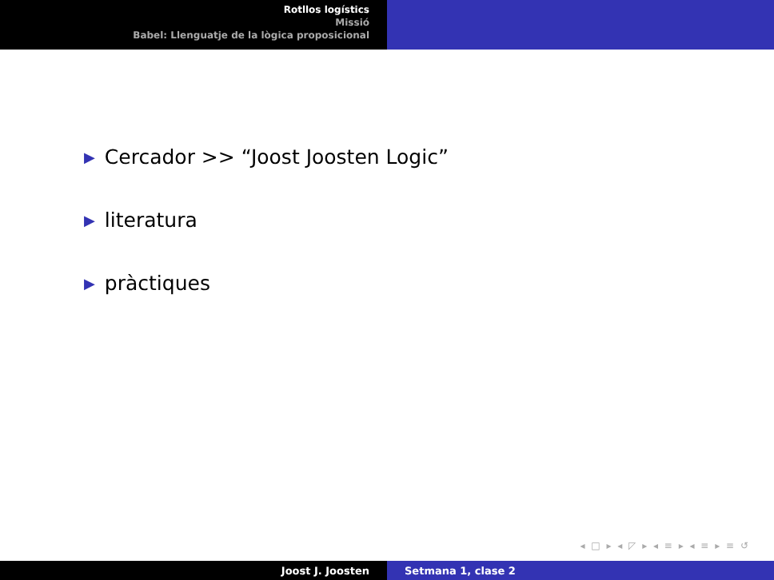Rotllos logístics
Missió
Babel: Llenguatje de la lògica proposicional
▶ Cercador >> “Joost Joosten Logic”
▶ literatura
▶ pràctiques
◂ □ ▸ ◂ ◸ ▸ ◂ ≡ ▸ ◂ ≡ ▸ ≡ ↺
Joost J. Joosten Setmana 1, clase 2